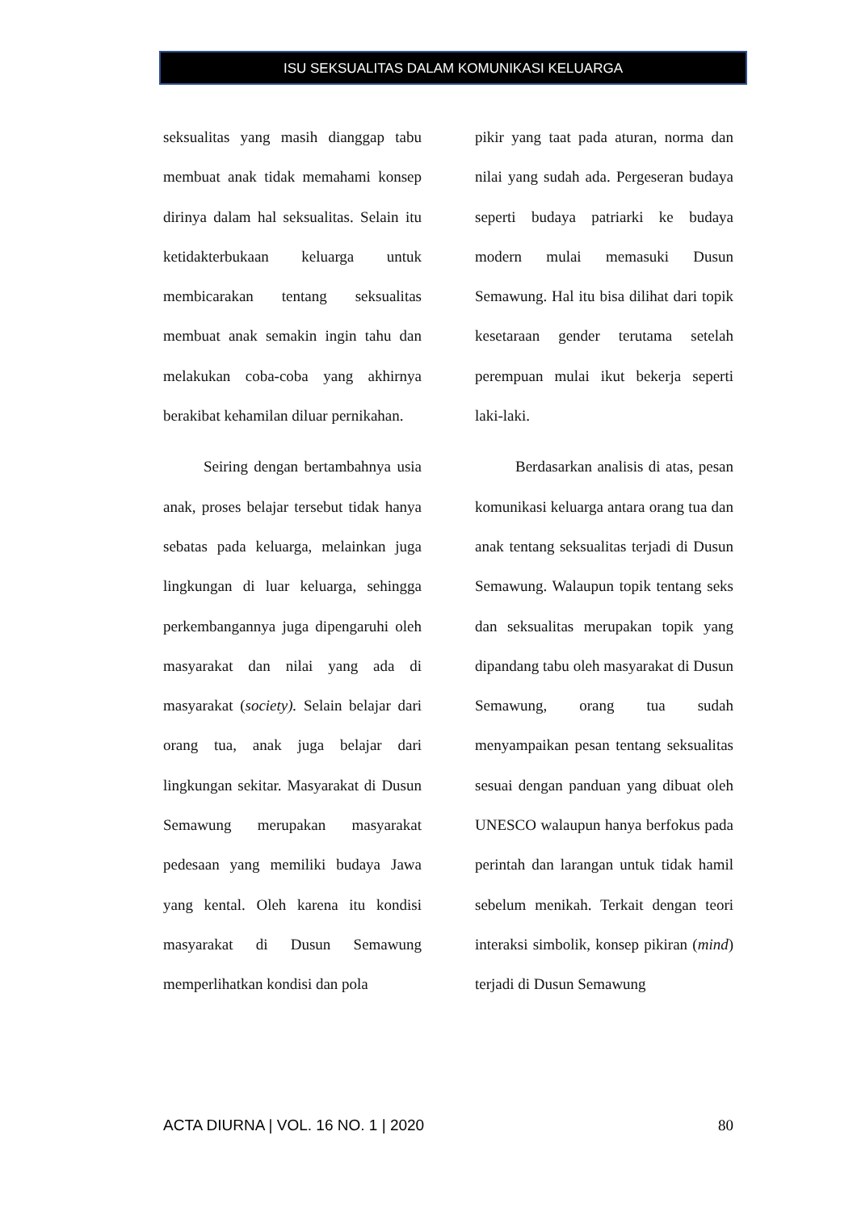ISU SEKSUALITAS DALAM KOMUNIKASI KELUARGA
seksualitas yang masih dianggap tabu membuat anak tidak memahami konsep dirinya dalam hal seksualitas. Selain itu ketidakterbukaan keluarga untuk membicarakan tentang seksualitas membuat anak semakin ingin tahu dan melakukan coba-coba yang akhirnya berakibat kehamilan diluar pernikahan.
Seiring dengan bertambahnya usia anak, proses belajar tersebut tidak hanya sebatas pada keluarga, melainkan juga lingkungan di luar keluarga, sehingga perkembangannya juga dipengaruhi oleh masyarakat dan nilai yang ada di masyarakat (society). Selain belajar dari orang tua, anak juga belajar dari lingkungan sekitar. Masyarakat di Dusun Semawung merupakan masyarakat pedesaan yang memiliki budaya Jawa yang kental. Oleh karena itu kondisi masyarakat di Dusun Semawung memperlihatkan kondisi dan pola
pikir yang taat pada aturan, norma dan nilai yang sudah ada. Pergeseran budaya seperti budaya patriarki ke budaya modern mulai memasuki Dusun Semawung. Hal itu bisa dilihat dari topik kesetaraan gender terutama setelah perempuan mulai ikut bekerja seperti laki-laki.
Berdasarkan analisis di atas, pesan komunikasi keluarga antara orang tua dan anak tentang seksualitas terjadi di Dusun Semawung. Walaupun topik tentang seks dan seksualitas merupakan topik yang dipandang tabu oleh masyarakat di Dusun Semawung, orang tua sudah menyampaikan pesan tentang seksualitas sesuai dengan panduan yang dibuat oleh UNESCO walaupun hanya berfokus pada perintah dan larangan untuk tidak hamil sebelum menikah. Terkait dengan teori interaksi simbolik, konsep pikiran (mind) terjadi di Dusun Semawung
ACTA DIURNA | VOL. 16 NO. 1 | 2020 80